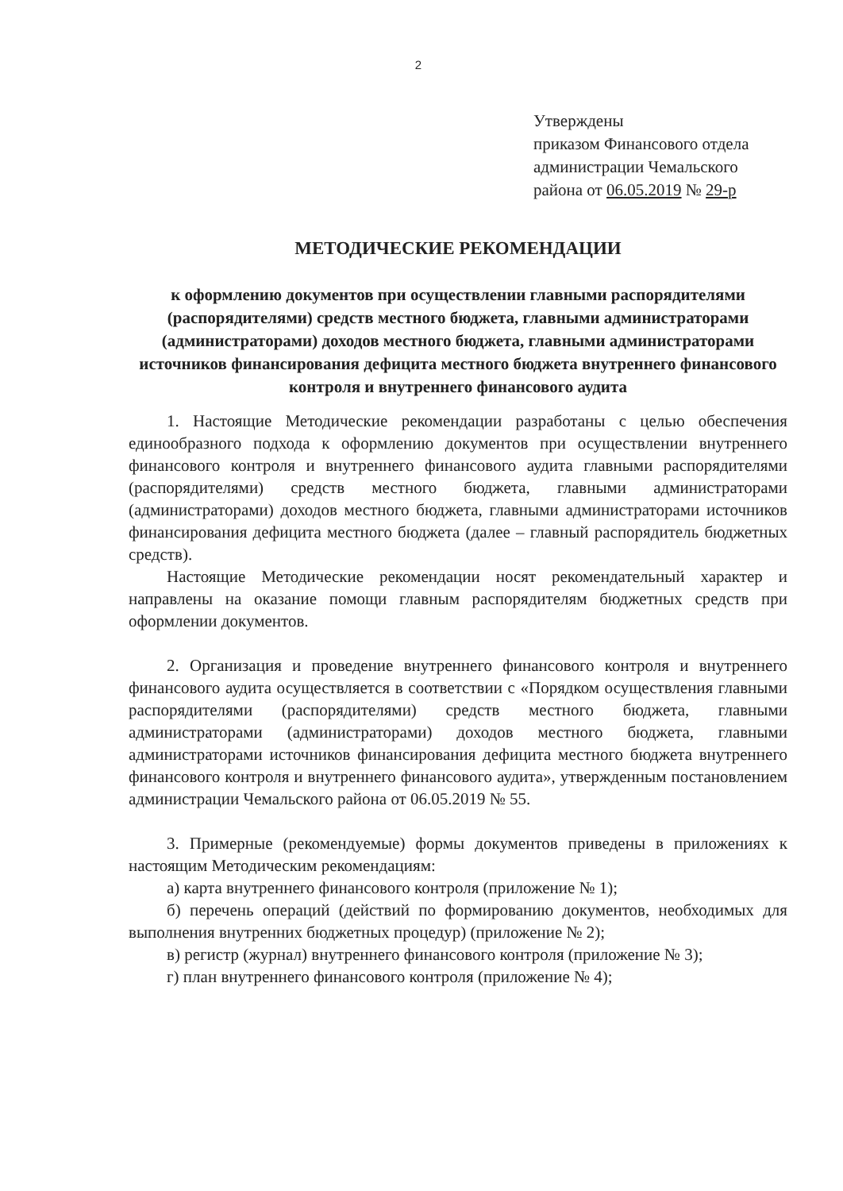2
Утверждены
приказом Финансового отдела
администрации Чемальского
района от 06.05.2019 № 29-р
МЕТОДИЧЕСКИЕ РЕКОМЕНДАЦИИ
к оформлению документов при осуществлении главными распорядителями (распорядителями) средств местного бюджета, главными администраторами (администраторами) доходов местного бюджета, главными администраторами источников финансирования дефицита местного бюджета внутреннего финансового контроля и внутреннего финансового аудита
1. Настоящие Методические рекомендации разработаны с целью обеспечения единообразного подхода к оформлению документов при осуществлении внутреннего финансового контроля и внутреннего финансового аудита главными распорядителями (распорядителями) средств местного бюджета, главными администраторами (администраторами) доходов местного бюджета, главными администраторами источников финансирования дефицита местного бюджета (далее – главный распорядитель бюджетных средств).
Настоящие Методические рекомендации носят рекомендательный характер и направлены на оказание помощи главным распорядителям бюджетных средств при оформлении документов.
2. Организация и проведение внутреннего финансового контроля и внутреннего финансового аудита осуществляется в соответствии с «Порядком осуществления главными распорядителями (распорядителями) средств местного бюджета, главными администраторами (администраторами) доходов местного бюджета, главными администраторами источников финансирования дефицита местного бюджета внутреннего финансового контроля и внутреннего финансового аудита», утвержденным постановлением администрации Чемальского района от 06.05.2019 № 55.
3. Примерные (рекомендуемые) формы документов приведены в приложениях к настоящим Методическим рекомендациям:
а) карта внутреннего финансового контроля (приложение № 1);
б) перечень операций (действий по формированию документов, необходимых для выполнения внутренних бюджетных процедур) (приложение № 2);
в) регистр (журнал) внутреннего финансового контроля (приложение № 3);
г) план внутреннего финансового контроля (приложение № 4);